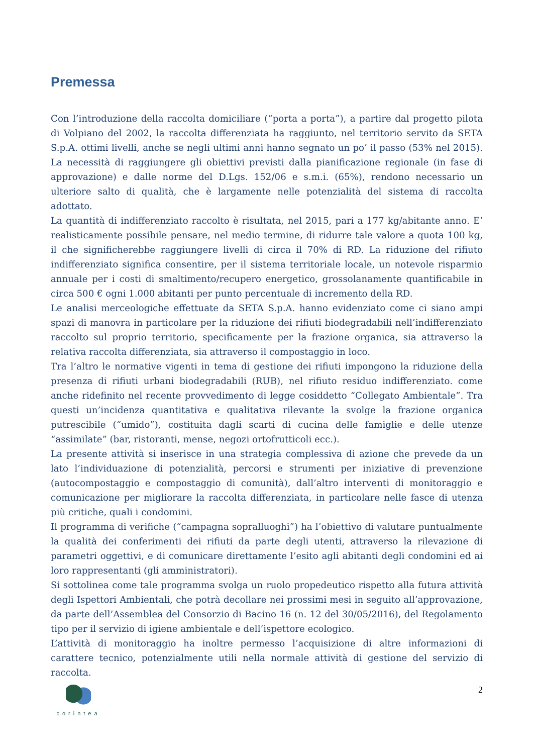Premessa
Con l’introduzione della raccolta domiciliare (“porta a porta”), a partire dal progetto pilota di Volpiano del 2002, la raccolta differenziata ha raggiunto, nel territorio servito da SETA S.p.A. ottimi livelli, anche se negli ultimi anni hanno segnato un po’ il passo (53% nel 2015). La necessità di raggiungere gli obiettivi previsti dalla pianificazione regionale (in fase di approvazione) e dalle norme del D.Lgs. 152/06 e s.m.i. (65%), rendono necessario un ulteriore salto di qualità, che è largamente nelle potenzialità del sistema di raccolta adottato.
La quantità di indifferenziato raccolto è risultata, nel 2015, pari a 177 kg/abitante anno. E’ realisticamente possibile pensare, nel medio termine, di ridurre tale valore a quota 100 kg, il che significherebbe raggiungere livelli di circa il 70% di RD. La riduzione del rifiuto indifferenziato significa consentire, per il sistema territoriale locale, un notevole risparmio annuale per i costi di smaltimento/recupero energetico, grossolanamente quantificabile in circa 500 € ogni 1.000 abitanti per punto percentuale di incremento della RD.
Le analisi merceologiche effettuate da SETA S.p.A. hanno evidenziato come ci siano ampi spazi di manovra in particolare per la riduzione dei rifiuti biodegradabili nell’indifferenziato raccolto sul proprio territorio, specificamente per la frazione organica, sia attraverso la relativa raccolta differenziata, sia attraverso il compostaggio in loco.
Tra l’altro le normative vigenti in tema di gestione dei rifiuti impongono la riduzione della presenza di rifiuti urbani biodegradabili (RUB), nel rifiuto residuo indifferenziato. come anche ridefinito nel recente provvedimento di legge cosiddetto “Collegato Ambientale”. Tra questi un’incidenza quantitativa e qualitativa rilevante la svolge la frazione organica putrescibile (“umido”), costituita dagli scarti di cucina delle famiglie e delle utenze “assimilate” (bar, ristoranti, mense, negozi ortofrutticoli ecc.).
La presente attività si inserisce in una strategia complessiva di azione che prevede da un lato l’individuazione di potenzialità, percorsi e strumenti per iniziative di prevenzione (autocompostaggio e compostaggio di comunità), dall’altro interventi di monitoraggio e comunicazione per migliorare la raccolta differenziata, in particolare nelle fasce di utenza più critiche, quali i condomini.
Il programma di verifiche (“campagna sopralluoghi”) ha l’obiettivo di valutare puntualmente la qualità dei conferimenti dei rifiuti da parte degli utenti, attraverso la rilevazione di parametri oggettivi, e di comunicare direttamente l’esito agli abitanti degli condomini ed ai loro rappresentanti (gli amministratori).
Si sottolinea come tale programma svolga un ruolo propedeutico rispetto alla futura attività degli Ispettori Ambientali, che potrà decollare nei prossimi mesi in seguito all’approvazione, da parte dell’Assemblea del Consorzio di Bacino 16 (n. 12 del 30/05/2016), del Regolamento tipo per il servizio di igiene ambientale e dell’ispettore ecologico.
L’attività di monitoraggio ha inoltre permesso l’acquisizione di altre informazioni di carattere tecnico, potenzialmente utili nella normale attività di gestione del servizio di raccolta.
corintea
2